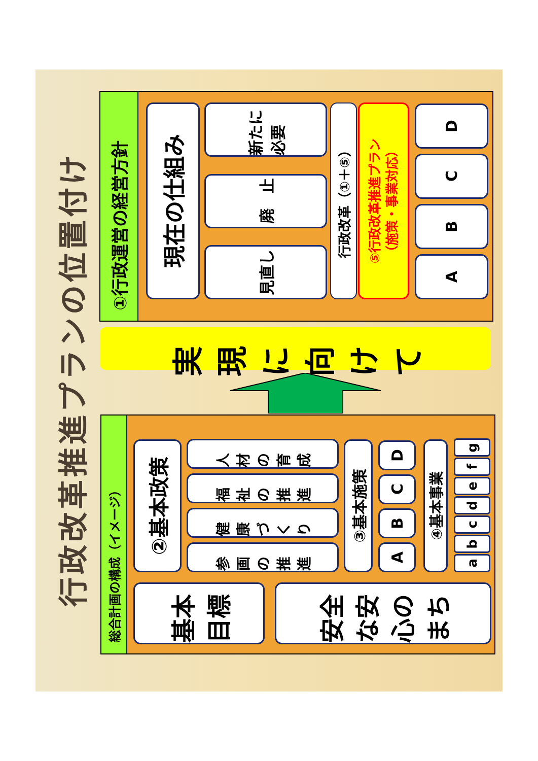行政改革推進プランの位置付け
総合計画の構成（イメージ）
基本目標
安全な安心のまち
②基本政策
参画の推進
健康づくり
福祉の推進
人材の育成
③基本施策
A
B
C
D
④基本事業
a
b
c
d
e
f
g
実現に向けて
①行政運営の経営方針
現在の仕組み
見直し
廃　止
新たに必要
行政改革（①＋⑤）
⑤行政改革推進プラン
（施策・事業対応）
A
B
C
D